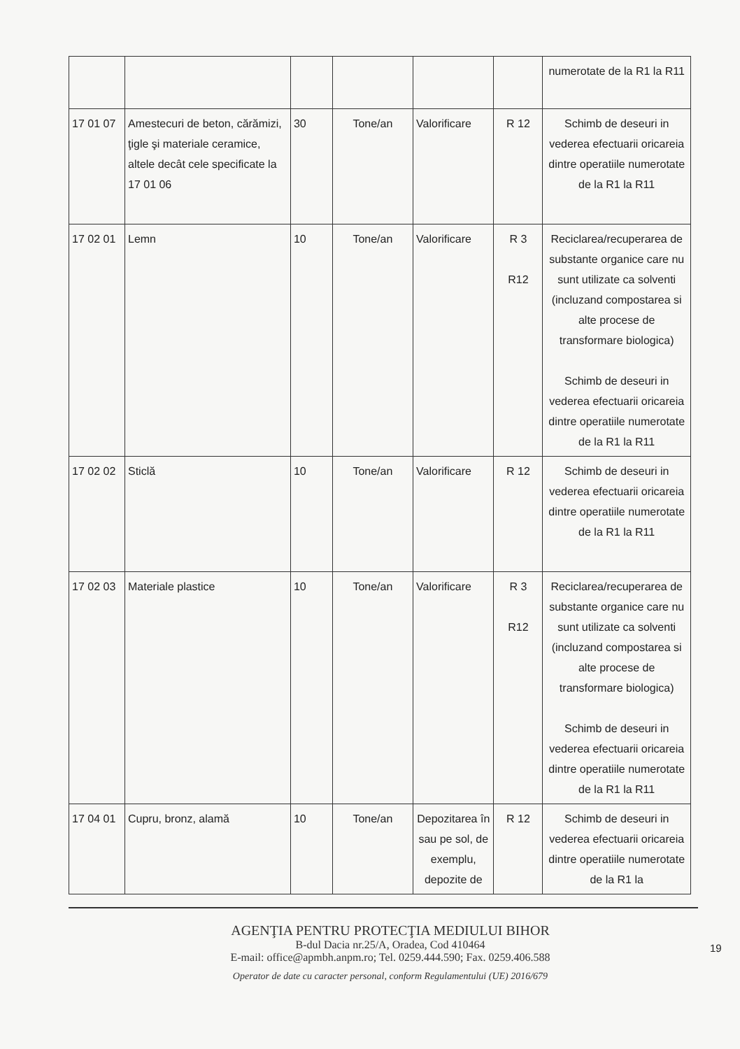| | | | | | | numerotate de la R1 la R11 |
| 17 01 07 | Amestecuri de beton, cărămizi, ţigle şi materiale ceramice, altele decât cele specificate la 17 01 06 | 30 | Tone/an | Valorificare | R 12 | Schimb de deseuri in vederea efectuarii oricareia dintre operatiile numerotate de la R1 la R11 |
| 17 02 01 | Lemn | 10 | Tone/an | Valorificare | R 3 R12 | Reciclarea/recuperarea de substante organice care nu sunt utilizate ca solventi (incluzand compostarea si alte procese de transformare biologica) Schimb de deseuri in vederea efectuarii oricareia dintre operatiile numerotate de la R1 la R11 |
| 17 02 02 | Sticlă | 10 | Tone/an | Valorificare | R 12 | Schimb de deseuri in vederea efectuarii oricareia dintre operatiile numerotate de la R1 la R11 |
| 17 02 03 | Materiale plastice | 10 | Tone/an | Valorificare | R 3 R12 | Reciclarea/recuperarea de substante organice care nu sunt utilizate ca solventi (incluzand compostarea si alte procese de transformare biologica) Schimb de deseuri in vederea efectuarii oricareia dintre operatiile numerotate de la R1 la R11 |
| 17 04 01 | Cupru, bronz, alamă | 10 | Tone/an | Depozitarea în sau pe sol, de exemplu, depozite de | R 12 | Schimb de deseuri in vederea efectuarii oricareia dintre operatiile numerotate de la R1 la |
19
AGENŢIA PENTRU PROTECŢIA MEDIULUI BIHOR
B-dul Dacia nr.25/A, Oradea, Cod 410464
E-mail: office@apmbh.anpm.ro; Tel. 0259.444.590; Fax. 0259.406.588
Operator de date cu caracter personal, conform Regulamentului (UE) 2016/679